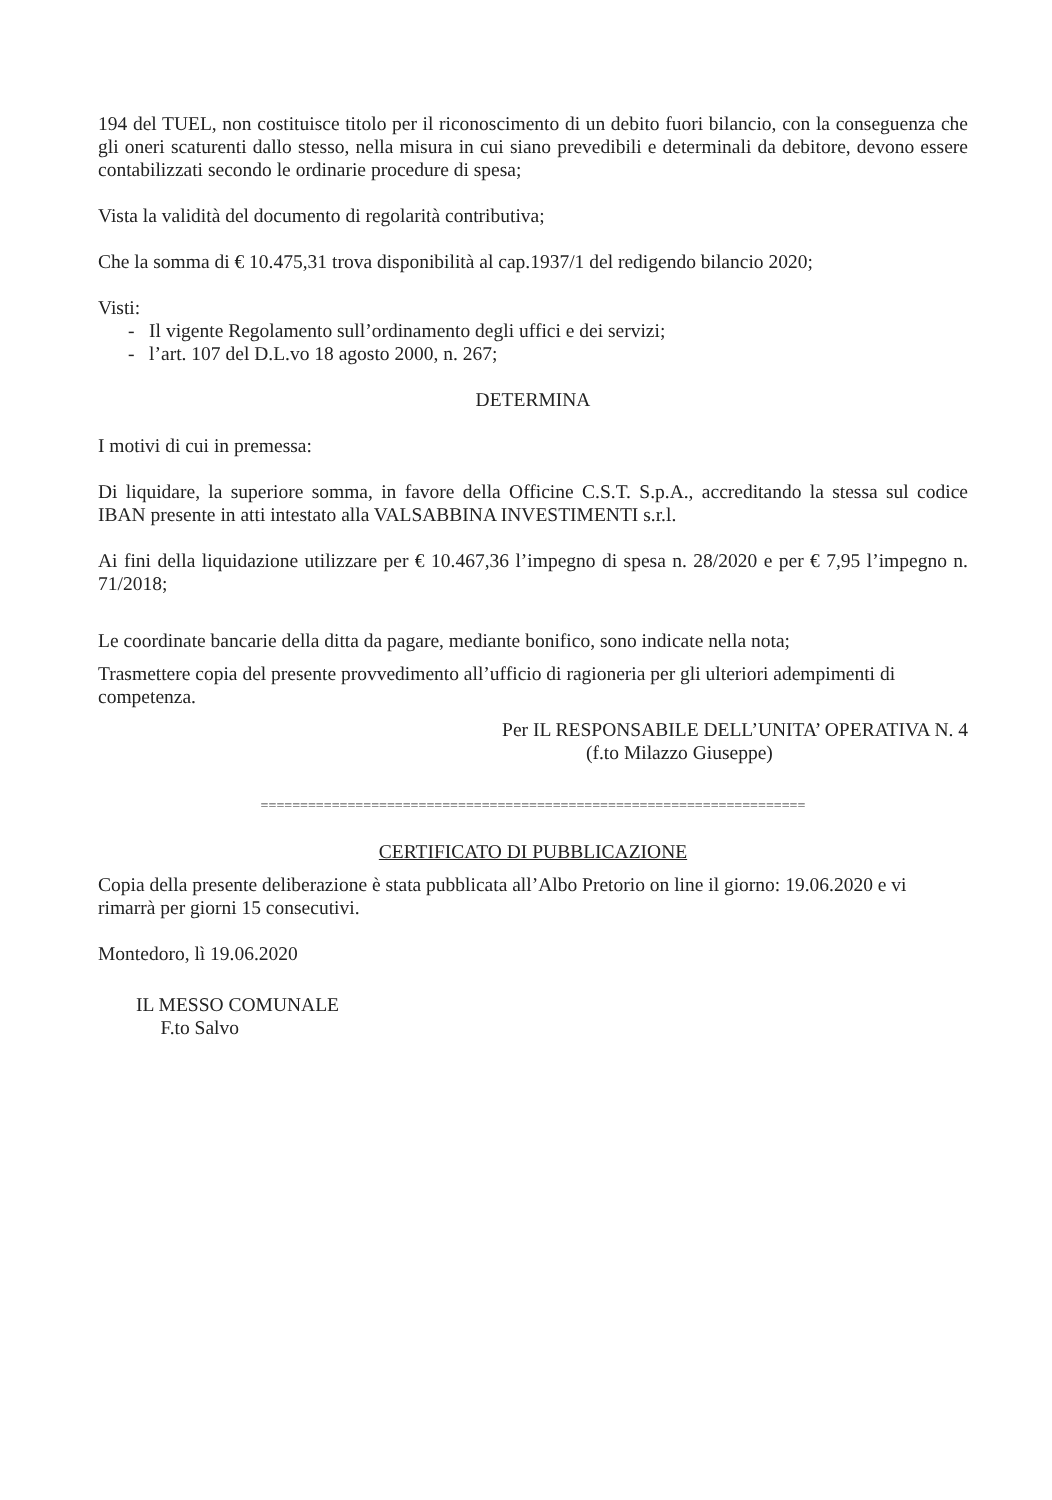194 del TUEL, non costituisce titolo per il riconoscimento di un debito fuori bilancio, con la conseguenza che gli oneri scaturenti dallo stesso, nella misura in cui siano prevedibili e determinali da debitore, devono essere contabilizzati secondo le ordinarie procedure di spesa;
Vista la validità del documento di regolarità contributiva;
Che la somma di € 10.475,31 trova disponibilità al cap.1937/1 del redigendo bilancio 2020;
Visti:
- Il vigente Regolamento sull’ordinamento degli uffici e dei servizi;
- l’art. 107 del D.L.vo 18 agosto 2000, n. 267;
DETERMINA
I motivi di cui in premessa:
Di liquidare, la superiore somma, in favore della Officine C.S.T. S.p.A., accreditando la stessa sul codice IBAN presente in atti intestato alla VALSABBINA INVESTIMENTI s.r.l.
Ai fini della liquidazione utilizzare per € 10.467,36 l’impegno di spesa n. 28/2020 e per € 7,95 l’impegno n. 71/2018;
Le coordinate bancarie della ditta da pagare, mediante bonifico, sono indicate nella nota;
Trasmettere copia del presente provvedimento all’ufficio di ragioneria per gli ulteriori adempimenti di competenza.
Per IL RESPONSABILE DELL’UNITA’ OPERATIVA N. 4
(f.to Milazzo Giuseppe)
=====================================================================
CERTIFICATO DI PUBBLICAZIONE
Copia della presente deliberazione è stata pubblicata all’Albo Pretorio on line il giorno: 19.06.2020 e vi rimarrà per giorni 15 consecutivi.
Montedoro, lì 19.06.2020
IL MESSO COMUNALE
F.to Salvo